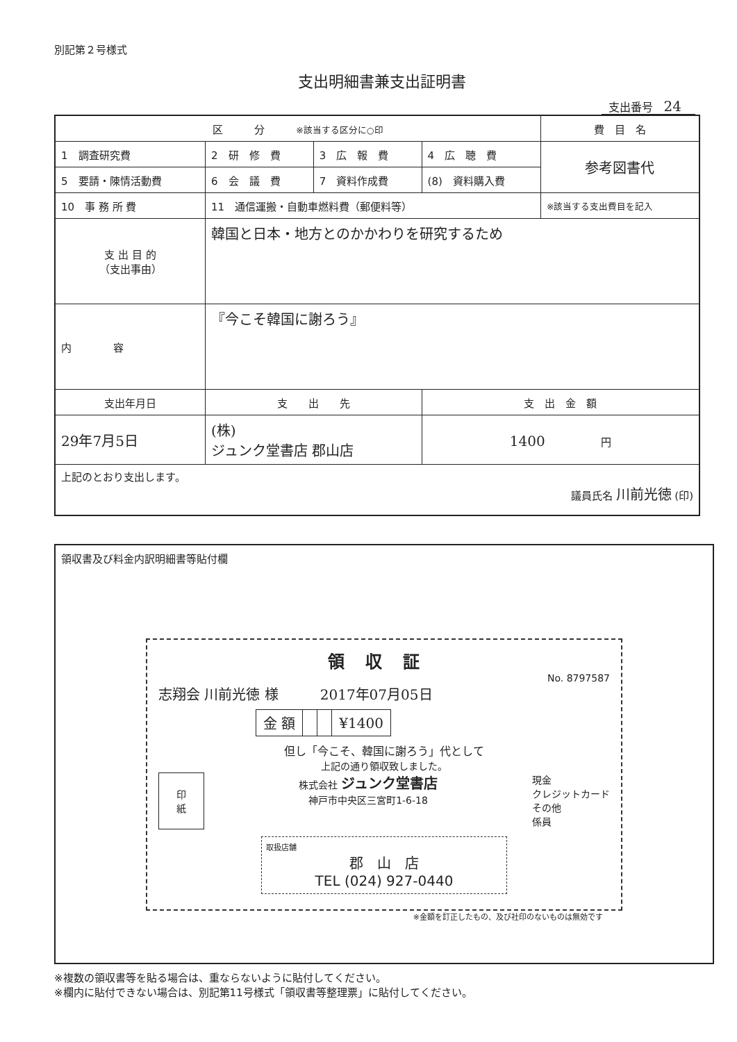別記第２号様式
支出明細書兼支出証明書
支出番号 24
| 区 分 ※該当する区分に○印 | | | | 費 目 名 |
| 1 調査研究費 | 2 研 修 費 | 3 広 報 費 | 4 広 聴 費 | 参考図書代 |
| 5 要請・陳情活動費 | 6 会 議 費 | 7 資料作成費 | (8) 資料購入費 | |
| 10 事 務 所 費 | 11 通信運搬・自動車燃料費（郵便料等） | | | ※該当する支出費目を記入 |
| 支 出 目 的 （支出事由） | 韓国と日本・地方とのかかわりを研究するため | | | |
| 内 容 | 『今こそ韓国に謝ろう』 | | | |
| 支出年月日 | 支 出 先 | | 支 出 金 額 | |
| 29年7月5日 | (株) ジュンク堂書店 郡山店 | | 1400 円 | |
| 上記のとおり支出します。 議員氏名 川前光徳 (印) | | | | |
領収書及び料金内訳明細書等貼付欄
領収証
No. 8797587
志翔会 川前光徳 様　　　2017年07月05日
| 金 額 | | | ¥1400 |
但し「今こそ、韓国に謝ろう」代として
上記の通り領収致しました。
印
紙
株式会社 ジュンク堂書店
神戸市中央区三宮町1-6-18
現金
クレジットカード
その他
係員
取扱店舗
郡　山　店
TEL (024) 927-0440
※金額を訂正したもの、及び社印のないものは無効です
※複数の領収書等を貼る場合は、重ならないように貼付してください。
※欄内に貼付できない場合は、別記第11号様式「領収書等整理票」に貼付してください。